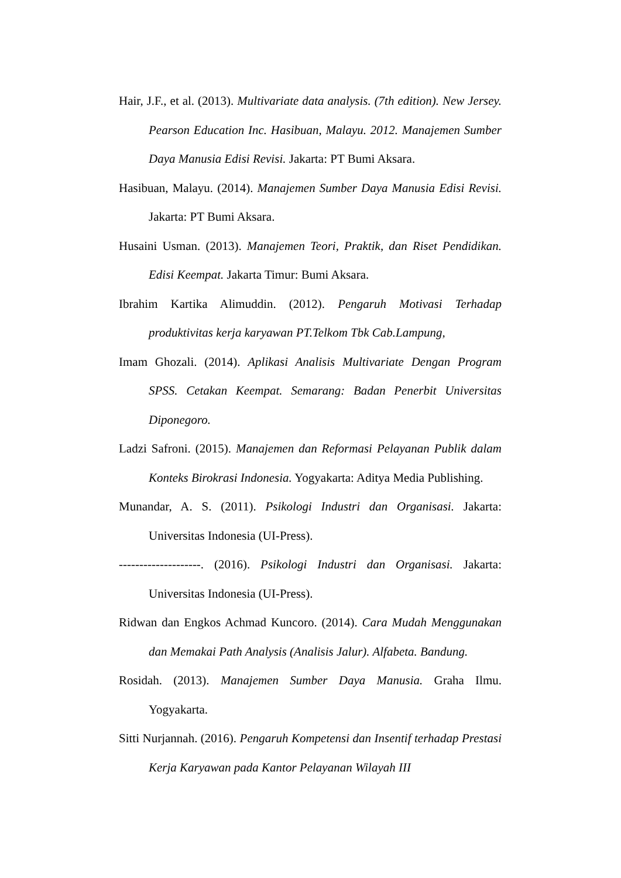Hair, J.F., et al. (2013). Multivariate data analysis. (7th edition). New Jersey. Pearson Education Inc. Hasibuan, Malayu. 2012. Manajemen Sumber Daya Manusia Edisi Revisi. Jakarta: PT Bumi Aksara.
Hasibuan, Malayu. (2014). Manajemen Sumber Daya Manusia Edisi Revisi. Jakarta: PT Bumi Aksara.
Husaini Usman. (2013). Manajemen Teori, Praktik, dan Riset Pendidikan. Edisi Keempat. Jakarta Timur: Bumi Aksara.
Ibrahim Kartika Alimuddin. (2012). Pengaruh Motivasi Terhadap produktivitas kerja karyawan PT.Telkom Tbk Cab.Lampung,
Imam Ghozali. (2014). Aplikasi Analisis Multivariate Dengan Program SPSS. Cetakan Keempat. Semarang: Badan Penerbit Universitas Diponegoro.
Ladzi Safroni. (2015). Manajemen dan Reformasi Pelayanan Publik dalam Konteks Birokrasi Indonesia. Yogyakarta: Aditya Media Publishing.
Munandar, A. S. (2011). Psikologi Industri dan Organisasi. Jakarta: Universitas Indonesia (UI-Press).
--------------------. (2016). Psikologi Industri dan Organisasi. Jakarta: Universitas Indonesia (UI-Press).
Ridwan dan Engkos Achmad Kuncoro. (2014). Cara Mudah Menggunakan dan Memakai Path Analysis (Analisis Jalur). Alfabeta. Bandung.
Rosidah. (2013). Manajemen Sumber Daya Manusia. Graha Ilmu. Yogyakarta.
Sitti Nurjannah. (2016). Pengaruh Kompetensi dan Insentif terhadap Prestasi Kerja Karyawan pada Kantor Pelayanan Wilayah III